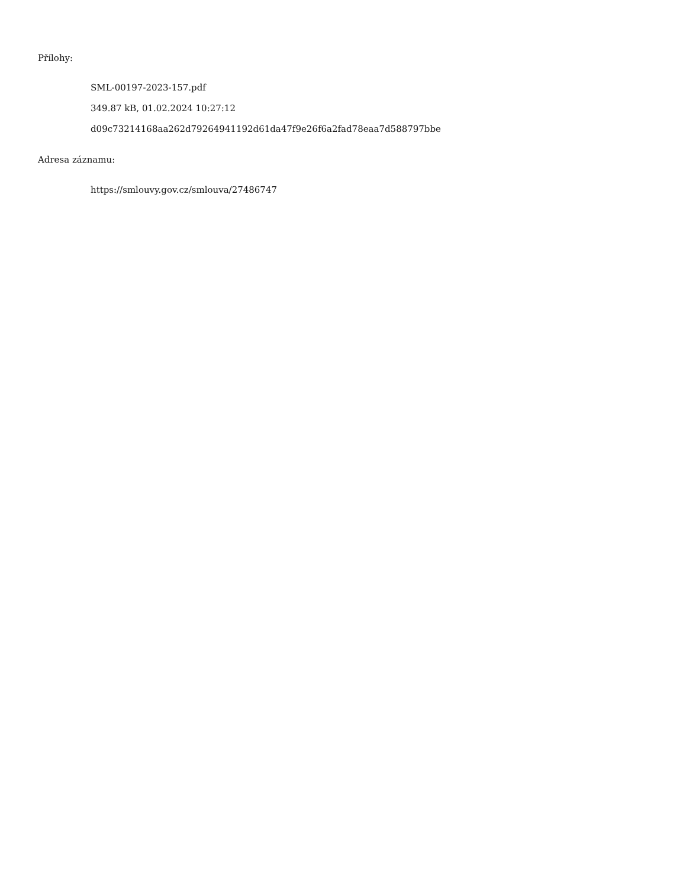Přílohy:
SML-00197-2023-157.pdf
349.87 kB, 01.02.2024 10:27:12
d09c73214168aa262d79264941192d61da47f9e26f6a2fad78eaa7d588797bbe
Adresa záznamu:
https://smlouvy.gov.cz/smlouva/27486747